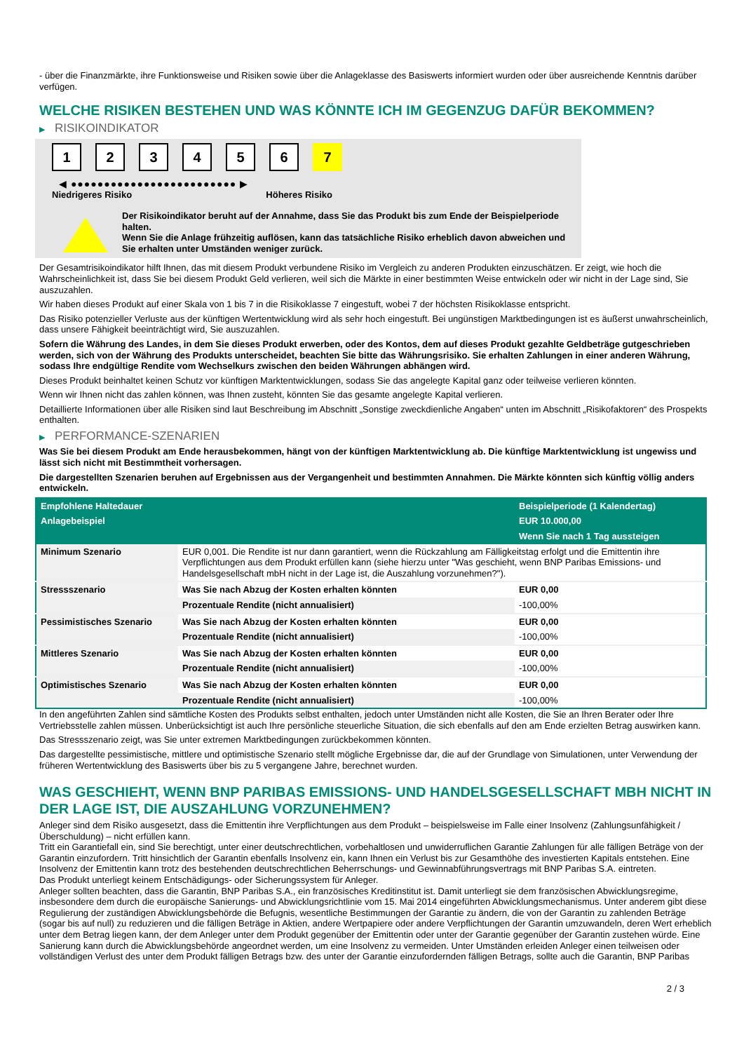- über die Finanzmärkte, ihre Funktionsweise und Risiken sowie über die Anlageklasse des Basiswerts informiert wurden oder über ausreichende Kenntnis darüber verfügen.
WELCHE RISIKEN BESTEHEN UND WAS KÖNNTE ICH IM GEGENZUG DAFÜR BEKOMMEN?
▶ RISIKOINDIKATOR
123456 7
◀ ●●●●●●●●●●●●●●●●●●●●●●●●● ▶
Niedrigeres Risiko Höheres Risiko
Der Risikoindikator beruht auf der Annahme, dass Sie das Produkt bis zum Ende der Beispielperiode halten.
Wenn Sie die Anlage frühzeitig auflösen, kann das tatsächliche Risiko erheblich davon abweichen und Sie erhalten unter Umständen weniger zurück.
Der Gesamtrisikoindikator hilft Ihnen, das mit diesem Produkt verbundene Risiko im Vergleich zu anderen Produkten einzuschätzen. Er zeigt, wie hoch die Wahrscheinlichkeit ist, dass Sie bei diesem Produkt Geld verlieren, weil sich die Märkte in einer bestimmten Weise entwickeln oder wir nicht in der Lage sind, Sie auszuzahlen.
Wir haben dieses Produkt auf einer Skala von 1 bis 7 in die Risikoklasse 7 eingestuft, wobei 7 der höchsten Risikoklasse entspricht.
Das Risiko potenzieller Verluste aus der künftigen Wertentwicklung wird als sehr hoch eingestuft. Bei ungünstigen Marktbedingungen ist es äußerst unwahrscheinlich, dass unsere Fähigkeit beeinträchtigt wird, Sie auszuzahlen.
Sofern die Währung des Landes, in dem Sie dieses Produkt erwerben, oder des Kontos, dem auf dieses Produkt gezahlte Geldbeträge gutgeschrieben werden, sich von der Währung des Produkts unterscheidet, beachten Sie bitte das Währungsrisiko. Sie erhalten Zahlungen in einer anderen Währung, sodass Ihre endgültige Rendite vom Wechselkurs zwischen den beiden Währungen abhängen wird.
Dieses Produkt beinhaltet keinen Schutz vor künftigen Marktentwicklungen, sodass Sie das angelegte Kapital ganz oder teilweise verlieren könnten.
Wenn wir Ihnen nicht das zahlen können, was Ihnen zusteht, könnten Sie das gesamte angelegte Kapital verlieren.
Detaillierte Informationen über alle Risiken sind laut Beschreibung im Abschnitt „Sonstige zweckdienliche Angaben“ unten im Abschnitt „Risikofaktoren“ des Prospekts enthalten.
▶ PERFORMANCE-SZENARIEN
Was Sie bei diesem Produkt am Ende herausbekommen, hängt von der künftigen Marktentwicklung ab. Die künftige Marktentwicklung ist ungewiss und lässt sich nicht mit Bestimmtheit vorhersagen.
Die dargestellten Szenarien beruhen auf Ergebnissen aus der Vergangenheit und bestimmten Annahmen. Die Märkte könnten sich künftig völlig anders entwickeln.
| Empfohlene Haltedauer | | Beispielperiode (1 Kalendertag) |
| --- | --- | --- |
| Anlagebeispiel | | EUR 10.000,00 |
| | | Wenn Sie nach 1 Tag aussteigen |
| Minimum Szenario | EUR 0,001. Die Rendite ist nur dann garantiert, wenn die Rückzahlung am Fälligkeitstag erfolgt und die Emittentin ihre Verpflichtungen aus dem Produkt erfüllen kann (siehe hierzu unter "Was geschieht, wenn BNP Paribas Emissions- und Handelsgesellschaft mbH nicht in der Lage ist, die Auszahlung vorzunehmen?"). | |
| Stressszenario | Was Sie nach Abzug der Kosten erhalten könnten | EUR 0,00 |
| | Prozentuale Rendite (nicht annualisiert) | -100,00% |
| Pessimistisches Szenario | Was Sie nach Abzug der Kosten erhalten könnten | EUR 0,00 |
| | Prozentuale Rendite (nicht annualisiert) | -100,00% |
| Mittleres Szenario | Was Sie nach Abzug der Kosten erhalten könnten | EUR 0,00 |
| | Prozentuale Rendite (nicht annualisiert) | -100,00% |
| Optimistisches Szenario | Was Sie nach Abzug der Kosten erhalten könnten | EUR 0,00 |
| | Prozentuale Rendite (nicht annualisiert) | -100,00% |
In den angeführten Zahlen sind sämtliche Kosten des Produkts selbst enthalten, jedoch unter Umständen nicht alle Kosten, die Sie an Ihren Berater oder Ihre Vertriebsstelle zahlen müssen. Unberücksichtigt ist auch Ihre persönliche steuerliche Situation, die sich ebenfalls auf den am Ende erzielten Betrag auswirken kann.
Das Stressszenario zeigt, was Sie unter extremen Marktbedingungen zurückbekommen könnten.
Das dargestellte pessimistische, mittlere und optimistische Szenario stellt mögliche Ergebnisse dar, die auf der Grundlage von Simulationen, unter Verwendung der früheren Wertentwicklung des Basiswerts über bis zu 5 vergangene Jahre, berechnet wurden.
WAS GESCHIEHT, WENN BNP PARIBAS EMISSIONS- UND HANDELSGESELLSCHAFT MBH NICHT IN DER LAGE IST, DIE AUSZAHLUNG VORZUNEHMEN?
Anleger sind dem Risiko ausgesetzt, dass die Emittentin ihre Verpflichtungen aus dem Produkt – beispielsweise im Falle einer Insolvenz (Zahlungsunfähigkeit / Überschuldung) – nicht erfüllen kann.
Tritt ein Garantiefall ein, sind Sie berechtigt, unter einer deutschrechtlichen, vorbehaltlosen und unwiderruflichen Garantie Zahlungen für alle fälligen Beträge von der Garantin einzufordern. Tritt hinsichtlich der Garantin ebenfalls Insolvenz ein, kann Ihnen ein Verlust bis zur Gesamthöhe des investierten Kapitals entstehen. Eine Insolvenz der Emittentin kann trotz des bestehenden deutschrechtlichen Beherrschungs- und Gewinnabführungsvertrags mit BNP Paribas S.A. eintreten.
Das Produkt unterliegt keinem Entschädigungs- oder Sicherungssystem für Anleger.
Anleger sollten beachten, dass die Garantin, BNP Paribas S.A., ein französisches Kreditinstitut ist. Damit unterliegt sie dem französischen Abwicklungsregime, insbesondere dem durch die europäische Sanierungs- und Abwicklungsrichtlinie vom 15. Mai 2014 eingeführten Abwicklungsmechanismus. Unter anderem gibt diese Regulierung der zuständigen Abwicklungsbehörde die Befugnis, wesentliche Bestimmungen der Garantie zu ändern, die von der Garantin zu zahlenden Beträge (sogar bis auf null) zu reduzieren und die fälligen Beträge in Aktien, andere Wertpapiere oder andere Verpflichtungen der Garantin umzuwandeln, deren Wert erheblich unter dem Betrag liegen kann, der dem Anleger unter dem Produkt gegenüber der Emittentin oder unter der Garantie gegenüber der Garantin zustehen würde. Eine Sanierung kann durch die Abwicklungsbehörde angeordnet werden, um eine Insolvenz zu vermeiden. Unter Umständen erleiden Anleger einen teilweisen oder vollständigen Verlust des unter dem Produkt fälligen Betrags bzw. des unter der Garantie einzufordernden fälligen Betrags, sollte auch die Garantin, BNP Paribas
2 / 3